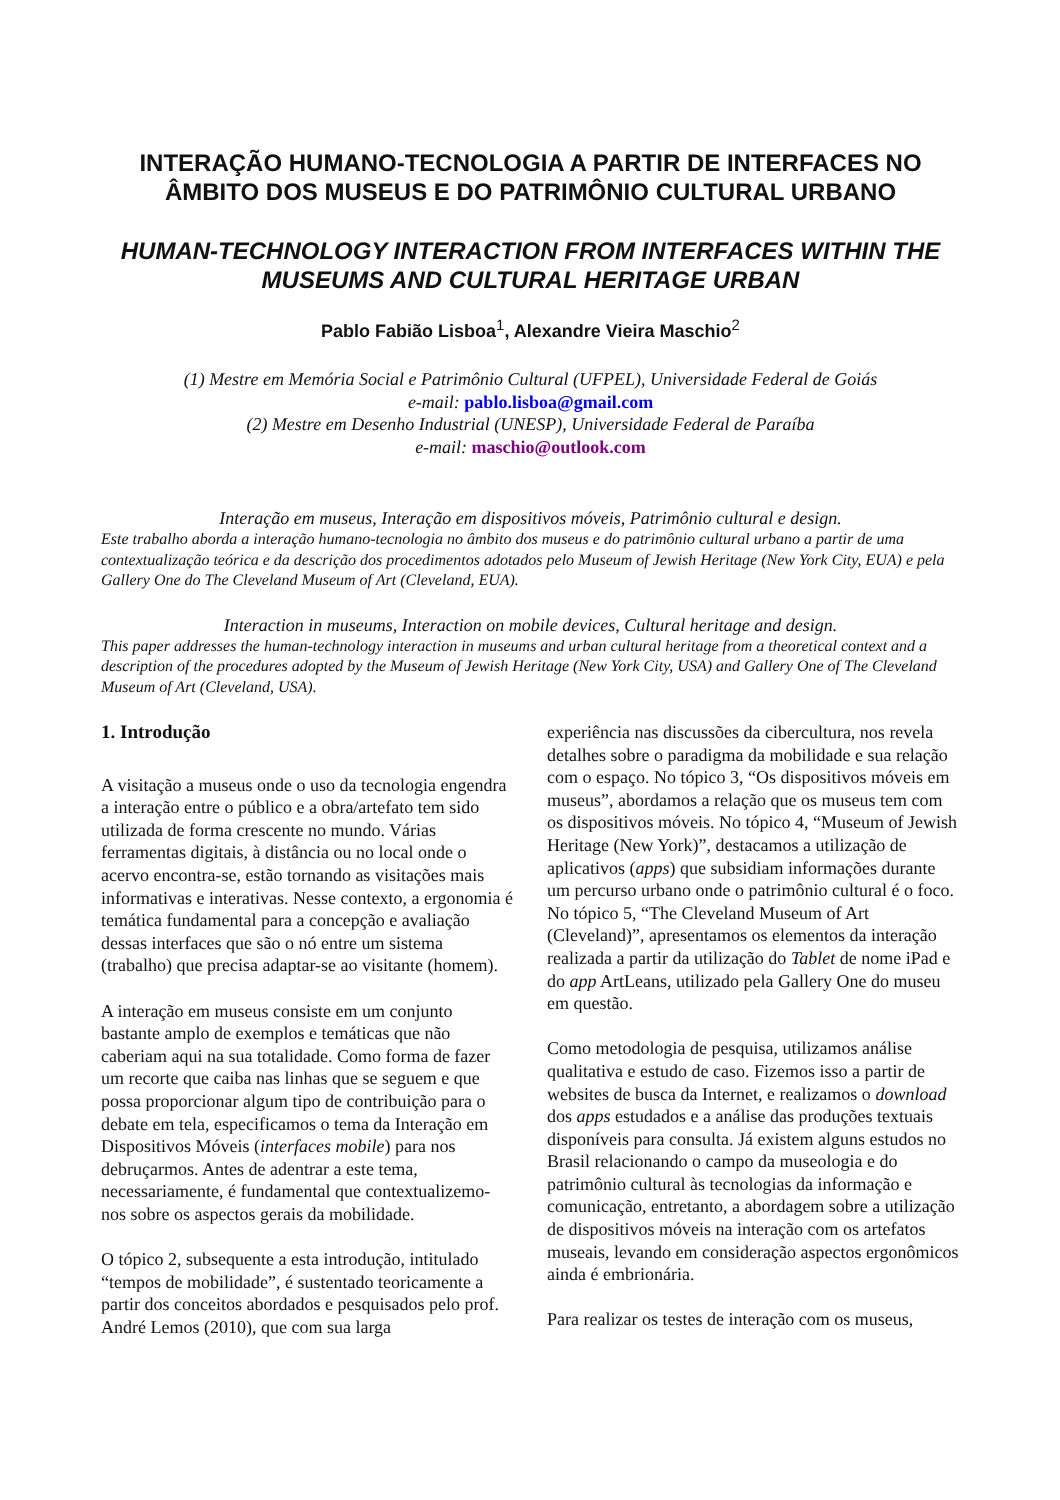INTERAÇÃO HUMANO-TECNOLOGIA A PARTIR DE INTERFACES NO ÂMBITO DOS MUSEUS E DO PATRIMÔNIO CULTURAL URBANO
HUMAN-TECHNOLOGY INTERACTION FROM INTERFACES WITHIN THE MUSEUMS AND CULTURAL HERITAGE URBAN
Pablo Fabião Lisboa<sup>1</sup>, Alexandre Vieira Maschio<sup>2</sup>
(1) Mestre em Memória Social e Patrimônio Cultural (UFPEL), Universidade Federal de Goiás
e-mail: pablo.lisboa@gmail.com
(2) Mestre em Desenho Industrial (UNESP), Universidade Federal de Paraíba
e-mail: maschio@outlook.com
Interação em museus, Interação em dispositivos móveis, Patrimônio cultural e design.
Este trabalho aborda a interação humano-tecnologia no âmbito dos museus e do patrimônio cultural urbano a partir de uma contextualização teórica e da descrição dos procedimentos adotados pelo Museum of Jewish Heritage (New York City, EUA) e pela Gallery One do The Cleveland Museum of Art (Cleveland, EUA).
Interaction in museums, Interaction on mobile devices, Cultural heritage and design.
This paper addresses the human-technology interaction in museums and urban cultural heritage from a theoretical context and a description of the procedures adopted by the Museum of Jewish Heritage (New York City, USA) and Gallery One of The Cleveland Museum of Art (Cleveland, USA).
1. Introdução
A visitação a museus onde o uso da tecnologia engendra a interação entre o público e a obra/artefato tem sido utilizada de forma crescente no mundo. Várias ferramentas digitais, à distância ou no local onde o acervo encontra-se, estão tornando as visitações mais informativas e interativas. Nesse contexto, a ergonomia é temática fundamental para a concepção e avaliação dessas interfaces que são o nó entre um sistema (trabalho) que precisa adaptar-se ao visitante (homem).
A interação em museus consiste em um conjunto bastante amplo de exemplos e temáticas que não caberiam aqui na sua totalidade. Como forma de fazer um recorte que caiba nas linhas que se seguem e que possa proporcionar algum tipo de contribuição para o debate em tela, especificamos o tema da Interação em Dispositivos Móveis (interfaces mobile) para nos debruçarmos. Antes de adentrar a este tema, necessariamente, é fundamental que contextualizemo-nos sobre os aspectos gerais da mobilidade.
O tópico 2, subsequente a esta introdução, intitulado “tempos de mobilidade”, é sustentado teoricamente a partir dos conceitos abordados e pesquisados pelo prof. André Lemos (2010), que com sua larga
experiência nas discussões da cibercultura, nos revela detalhes sobre o paradigma da mobilidade e sua relação com o espaço. No tópico 3, “Os dispositivos móveis em museus”, abordamos a relação que os museus tem com os dispositivos móveis. No tópico 4, “Museum of Jewish Heritage (New York)”, destacamos a utilização de aplicativos (apps) que subsidiam informações durante um percurso urbano onde o patrimônio cultural é o foco. No tópico 5, “The Cleveland Museum of Art (Cleveland)”, apresentamos os elementos da interação realizada a partir da utilização do Tablet de nome iPad e do app ArtLeans, utilizado pela Gallery One do museu em questão.
Como metodologia de pesquisa, utilizamos análise qualitativa e estudo de caso. Fizemos isso a partir de websites de busca da Internet, e realizamos o download dos apps estudados e a análise das produções textuais disponíveis para consulta. Já existem alguns estudos no Brasil relacionando o campo da museologia e do patrimônio cultural às tecnologias da informação e comunicação, entretanto, a abordagem sobre a utilização de dispositivos móveis na interação com os artefatos museais, levando em consideração aspectos ergonômicos ainda é embrionária.
Para realizar os testes de interação com os museus,